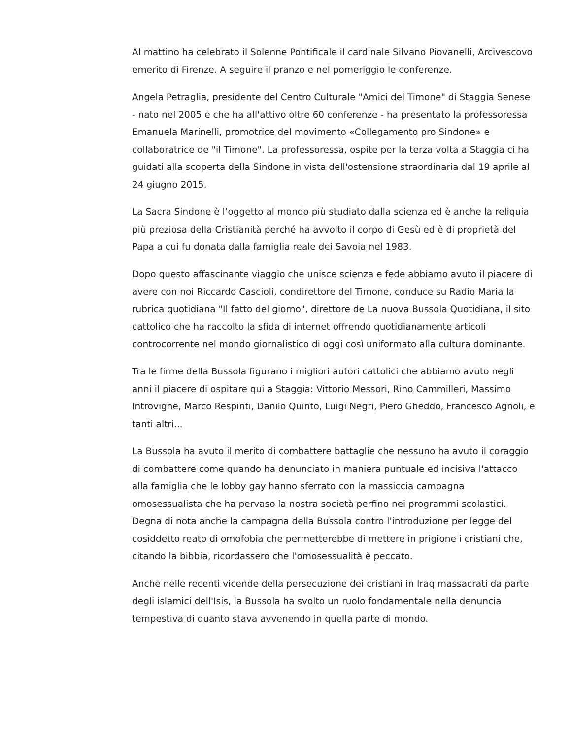Al mattino ha celebrato il Solenne Pontificale il cardinale Silvano Piovanelli, Arcivescovo emerito di Firenze. A seguire il pranzo e nel pomeriggio le conferenze.
Angela Petraglia, presidente del Centro Culturale "Amici del Timone" di Staggia Senese - nato nel 2005 e che ha all'attivo oltre 60 conferenze - ha presentato la professoressa Emanuela Marinelli, promotrice del movimento «Collegamento pro Sindone» e collaboratrice de "il Timone". La professoressa, ospite per la terza volta a Staggia ci ha guidati alla scoperta della Sindone in vista dell'ostensione straordinaria dal 19 aprile al 24 giugno 2015.
La Sacra Sindone è l’oggetto al mondo più studiato dalla scienza ed è anche la reliquia più preziosa della Cristianità perché ha avvolto il corpo di Gesù ed è di proprietà del Papa a cui fu donata dalla famiglia reale dei Savoia nel 1983.
Dopo questo affascinante viaggio che unisce scienza e fede abbiamo avuto il piacere di avere con noi Riccardo Cascioli, condirettore del Timone, conduce su Radio Maria la rubrica quotidiana "Il fatto del giorno", direttore de La nuova Bussola Quotidiana, il sito cattolico che ha raccolto la sfida di internet offrendo quotidianamente articoli controcorrente nel mondo giornalistico di oggi così uniformato alla cultura dominante.
Tra le firme della Bussola figurano i migliori autori cattolici che abbiamo avuto negli anni il piacere di ospitare qui a Staggia: Vittorio Messori, Rino Cammilleri, Massimo Introvigne, Marco Respinti, Danilo Quinto, Luigi Negri, Piero Gheddo, Francesco Agnoli, e tanti altri...
La Bussola ha avuto il merito di combattere battaglie che nessuno ha avuto il coraggio di combattere come quando ha denunciato in maniera puntuale ed incisiva l'attacco alla famiglia che le lobby gay hanno sferrato con la massiccia campagna omosessualista che ha pervaso la nostra società perfino nei programmi scolastici. Degna di nota anche la campagna della Bussola contro l'introduzione per legge del cosiddetto reato di omofobia che permetterebbe di mettere in prigione i cristiani che, citando la bibbia, ricordassero che l'omosessualità è peccato.
Anche nelle recenti vicende della persecuzione dei cristiani in Iraq massacrati da parte degli islamici dell'Isis, la Bussola ha svolto un ruolo fondamentale nella denuncia tempestiva di quanto stava avvenendo in quella parte di mondo.